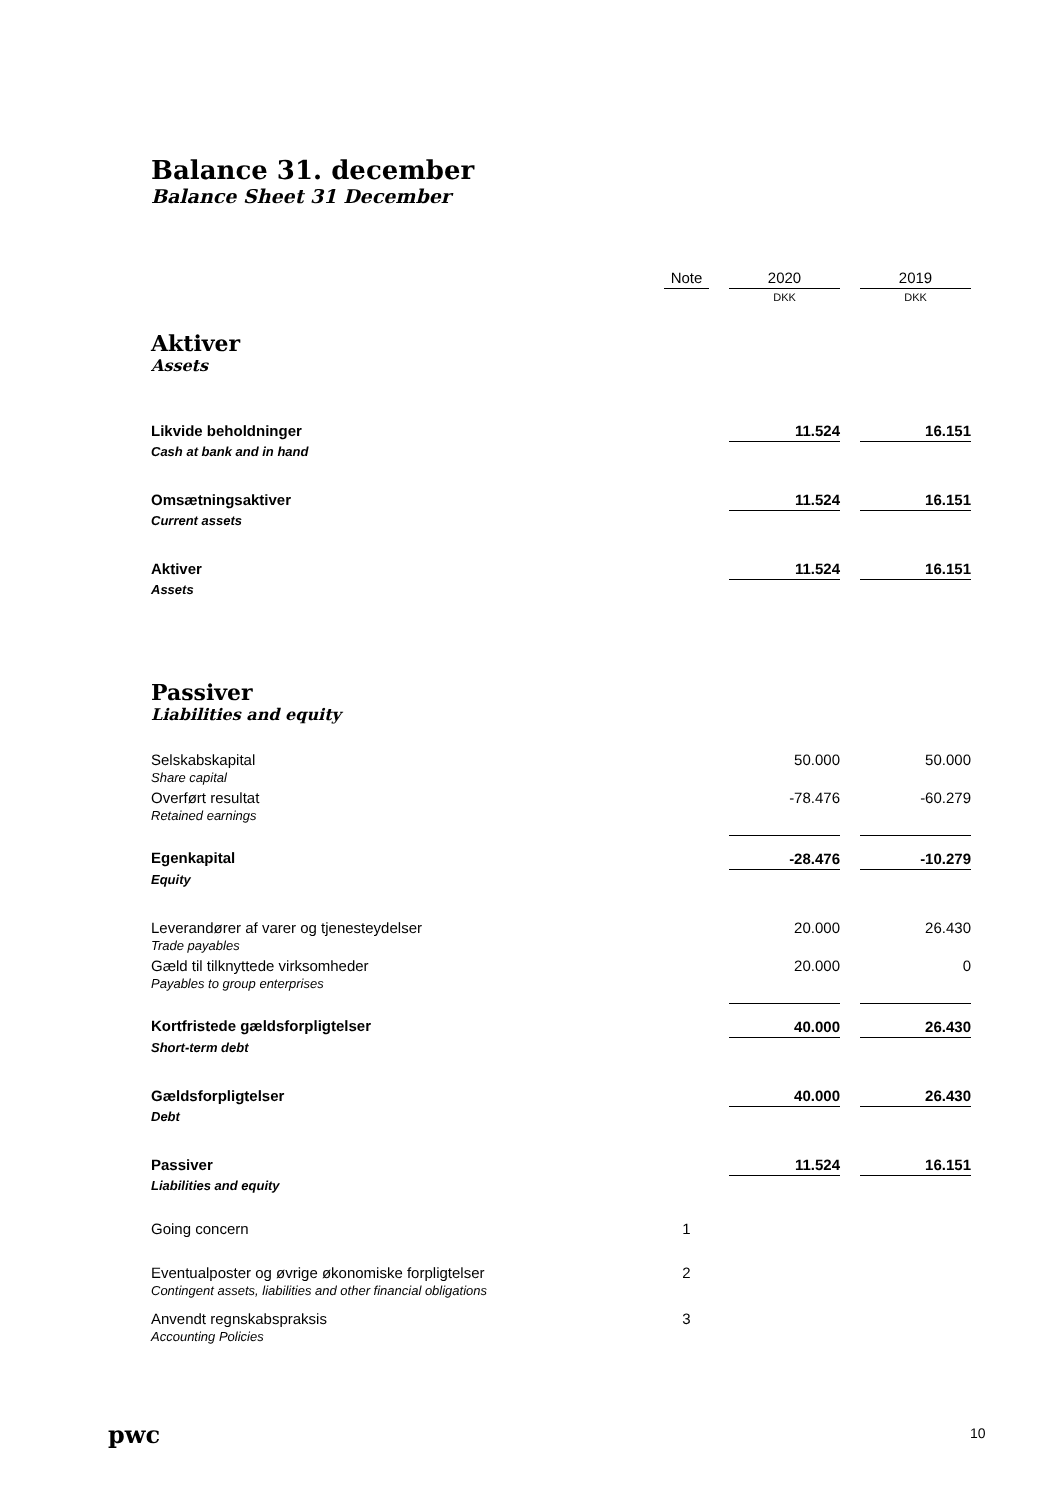Balance 31. december
Balance Sheet 31 December
| | Note | 2020 | 2019 |
| | | DKK | DKK |
Aktiver
Assets
| Likvide beholdninger | | 11.524 | 16.151 |
| Cash at bank and in hand | | | |
| Omsætningsaktiver | | 11.524 | 16.151 |
| Current assets | | | |
| Aktiver | | 11.524 | 16.151 |
| Assets | | | |
Passiver
Liabilities and equity
| Selskabskapital Share capital | | 50.000 | 50.000 |
| Overført resultat Retained earnings | | -78.476 | -60.279 |
| Egenkapital | | -28.476 | -10.279 |
| Equity | | | |
| Leverandører af varer og tjenesteydelser Trade payables | | 20.000 | 26.430 |
| Gæld til tilknyttede virksomheder Payables to group enterprises | | 20.000 | 0 |
| Kortfristede gældsforpligtelser | | 40.000 | 26.430 |
| Short-term debt | | | |
| Gældsforpligtelser | | 40.000 | 26.430 |
| Debt | | | |
| Passiver | | 11.524 | 16.151 |
| Liabilities and equity | | | |
| Going concern | 1 | | |
| Eventualposter og øvrige økonomiske forpligtelser Contingent assets, liabilities and other financial obligations | 2 | | |
| Anvendt regnskabspraksis Accounting Policies | 3 | | |
pwc 10